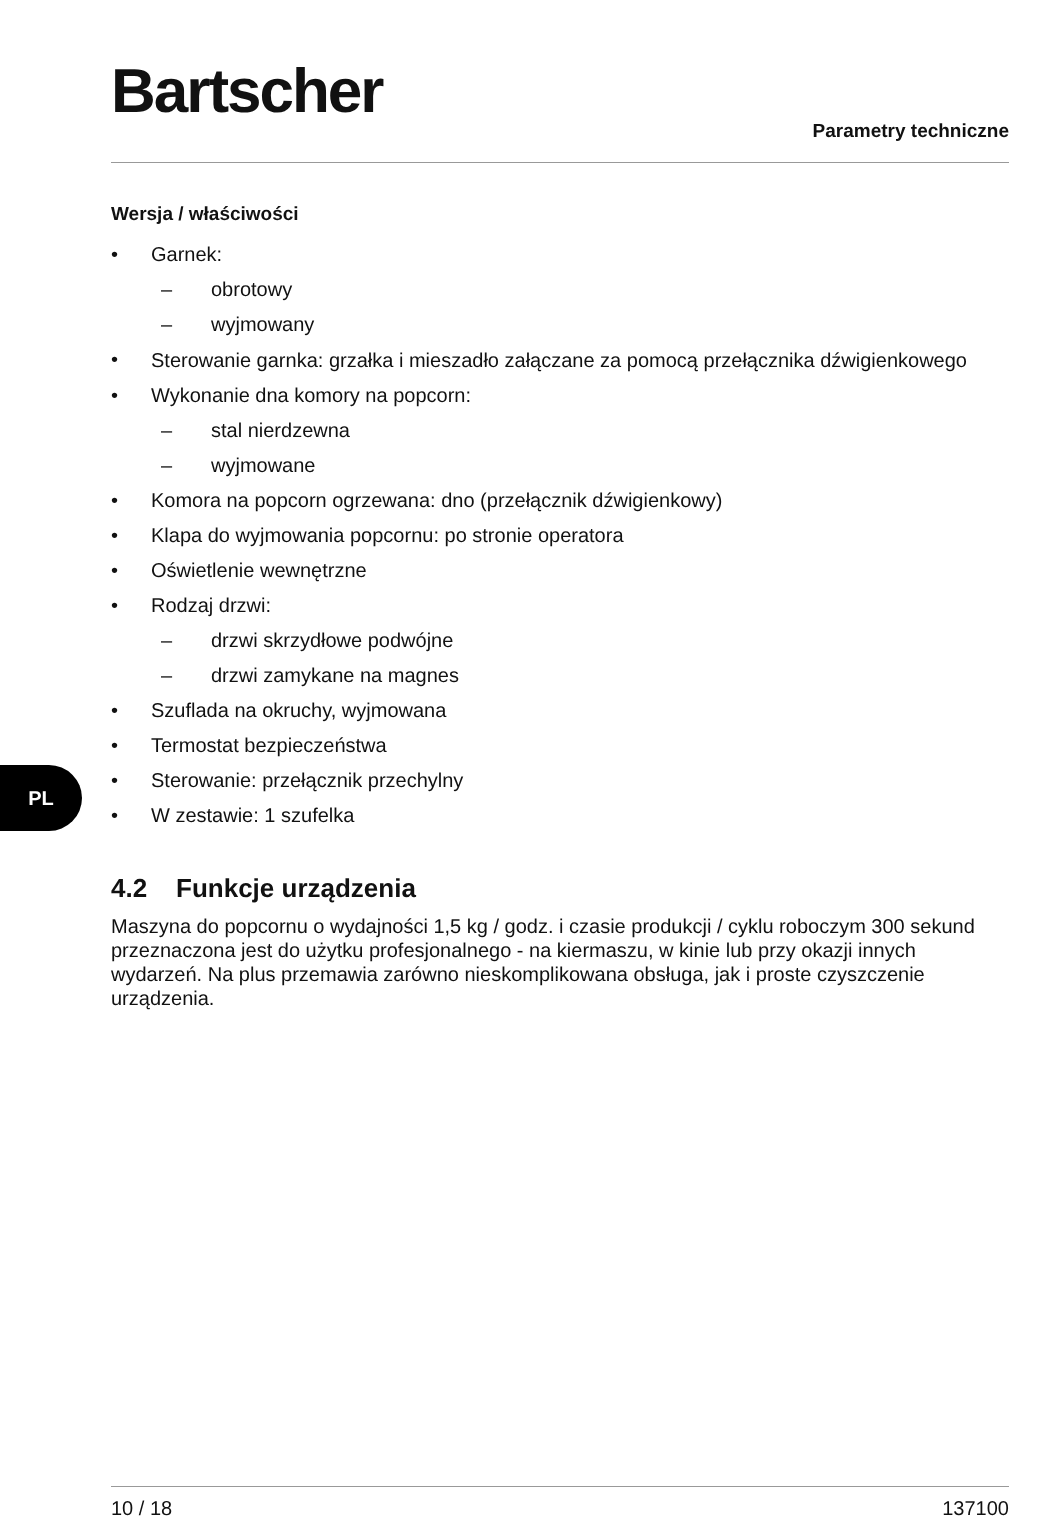Bartscher
Parametry techniczne
Wersja / właściwości
• Garnek:
– obrotowy
– wyjmowany
• Sterowanie garnka: grzałka i mieszadło załączane za pomocą przełącznika dźwigienkowego
• Wykonanie dna komory na popcorn:
– stal nierdzewna
– wyjmowane
• Komora na popcorn ogrzewana: dno (przełącznik dźwigienkowy)
• Klapa do wyjmowania popcornu: po stronie operatora
• Oświetlenie wewnętrzne
• Rodzaj drzwi:
– drzwi skrzydłowe podwójne
– drzwi zamykane na magnes
• Szuflada na okruchy, wyjmowana
• Termostat bezpieczeństwa
• Sterowanie: przełącznik przechylny
• W zestawie: 1 szufelka
4.2 Funkcje urządzenia
Maszyna do popcornu o wydajności 1,5 kg / godz. i czasie produkcji / cyklu roboczym 300 sekund przeznaczona jest do użytku profesjonalnego - na kiermaszu, w kinie lub przy okazji innych wydarzeń. Na plus przemawia zarówno nieskomplikowana obsługa, jak i proste czyszczenie urządzenia.
PL
10 / 18 137100